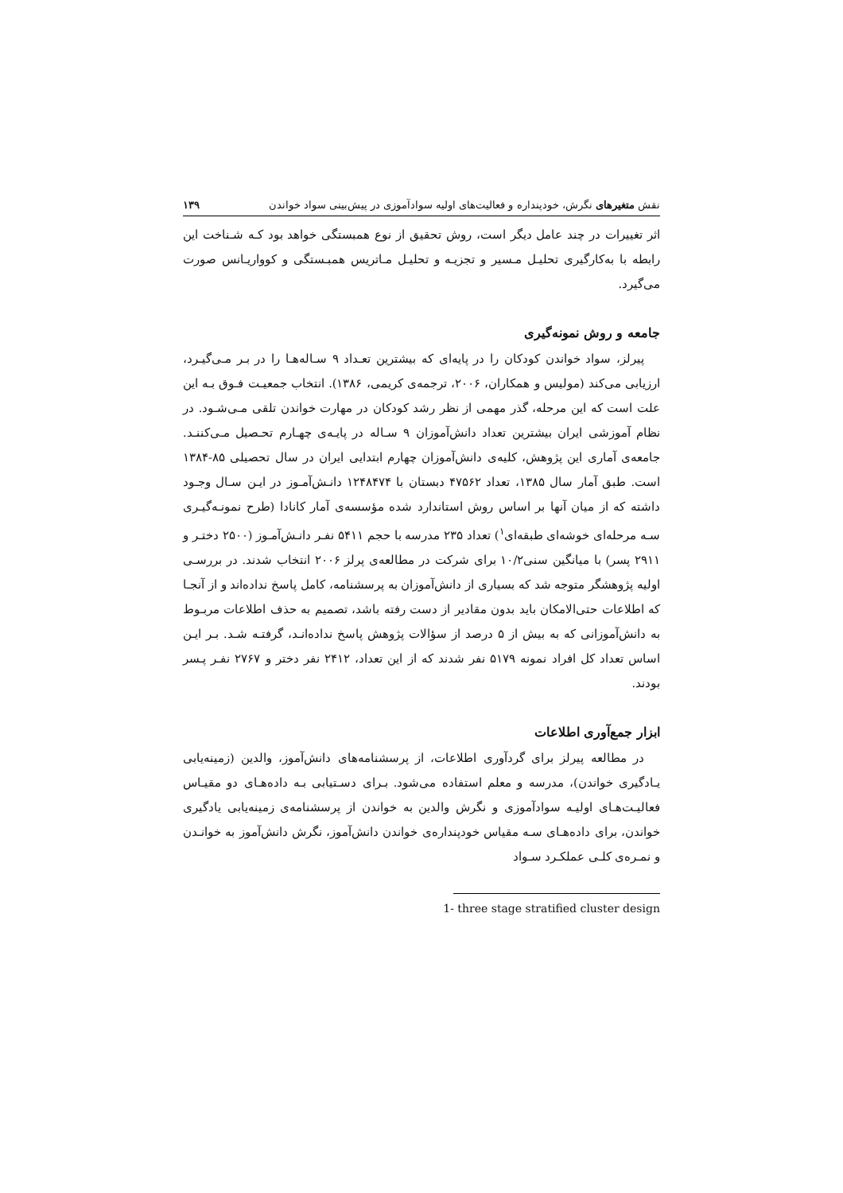نقش متغیرهای نگرش، خودپنداره و فعالیت‌های اولیه سوادآموزی در پیش‌بینی سواد خواندن ۱۳۹
اثر تغییرات در چند عامل دیگر است، روش تحقیق از نوع همبستگی خواهد بود کـه شـناخت این رابطه با به‌کارگیری تحلیـل مـسیر و تجزیـه و تحلیـل مـاتریس همبـستگی و کوواریـانس صورت می‌گیرد.
جامعه و روش نمونه‌گیری
پیرلز، سواد خواندن کودکان را در پایه‌ای که بیشترین تعـداد ۹ سـاله‌هـا را در بـر مـی‌گیـرد، ارزیابی می‌کند (مولیس و همکاران، ۲۰۰۶، ترجمه‌ی کریمی، ۱۳۸۶). انتخاب جمعیـت فـوق بـه این علت است که این مرحله، گذر مهمی از نظر رشد کودکان در مهارت خواندن تلقی مـی‌شـود. در نظام آموزشی ایران بیشترین تعداد دانش‌آموزان ۹ سـاله در پایـه‌ی چهـارم تحـصیل مـی‌کننـد. جامعه‌ی آماری این پژوهش، کلیه‌ی دانش‌آموزان چهارم ابتدایی ایران در سال تحصیلی ۸۵-۱۳۸۴ است. طبق آمار سال ۱۳۸۵، تعداد ۴۷۵۶۲ دبستان با ۱۲۴۸۴۷۴ دانـش‌آمـوز در ایـن سـال وجـود داشته که از میان آنها بر اساس روش استاندارد شده مؤسسه‌ی آمار کانادا (طرح نمونـه‌گیـری سـه مرحله‌ای خوشه‌ای طبقه‌ای<sup>۱</sup>) تعداد ۲۳۵ مدرسه با حجم ۵۴۱۱ نفـر دانـش‌آمـوز (۲۵۰۰ دختـر و ۲۹۱۱ پسر) با میانگین سنی۱۰/۲ برای شرکت در مطالعه‌ی پرلز ۲۰۰۶ انتخاب شدند. در بررسـی اولیه پژوهشگر متوجه شد که بسیاری از دانش‌آموزان به پرسشنامه، کامل پاسخ نداده‌اند و از آنجـا که اطلاعات حتی‌الامکان باید بدون مقادیر از دست رفته باشد، تصمیم به حذف اطلاعات مربـوط به دانش‌آموزانی که به بیش از ۵ درصد از سؤالات پژوهش پاسخ نداده‌انـد، گرفتـه شـد. بـر ایـن اساس تعداد کل افراد نمونه ۵۱۷۹ نفر شدند که از این تعداد، ۲۴۱۲ نفر دختر و ۲۷۶۷ نفـر پـسر بودند.
ابزار جمع‌آوری اطلاعات
در مطالعه پیرلز برای گردآوری اطلاعات، از پرسشنامه‌های دانش‌آموز، والدین (زمینه‌یابی یـادگیری خواندن)، مدرسه و معلم استفاده می‌شود. بـرای دسـتیابی بـه داده‌هـای دو مقیـاس فعالیـت‌هـای اولیـه سوادآموزی و نگرش والدین به خواندن از پرسشنامه‌ی زمینه‌یابی یادگیری خواندن، برای داده‌هـای سـه مقیاس خودپنداره‌ی خواندن دانش‌آموز، نگرش دانش‌آموز به خوانـدن و نمـره‌ی کلـی عملکـرد سـواد
1- three stage stratified cluster design